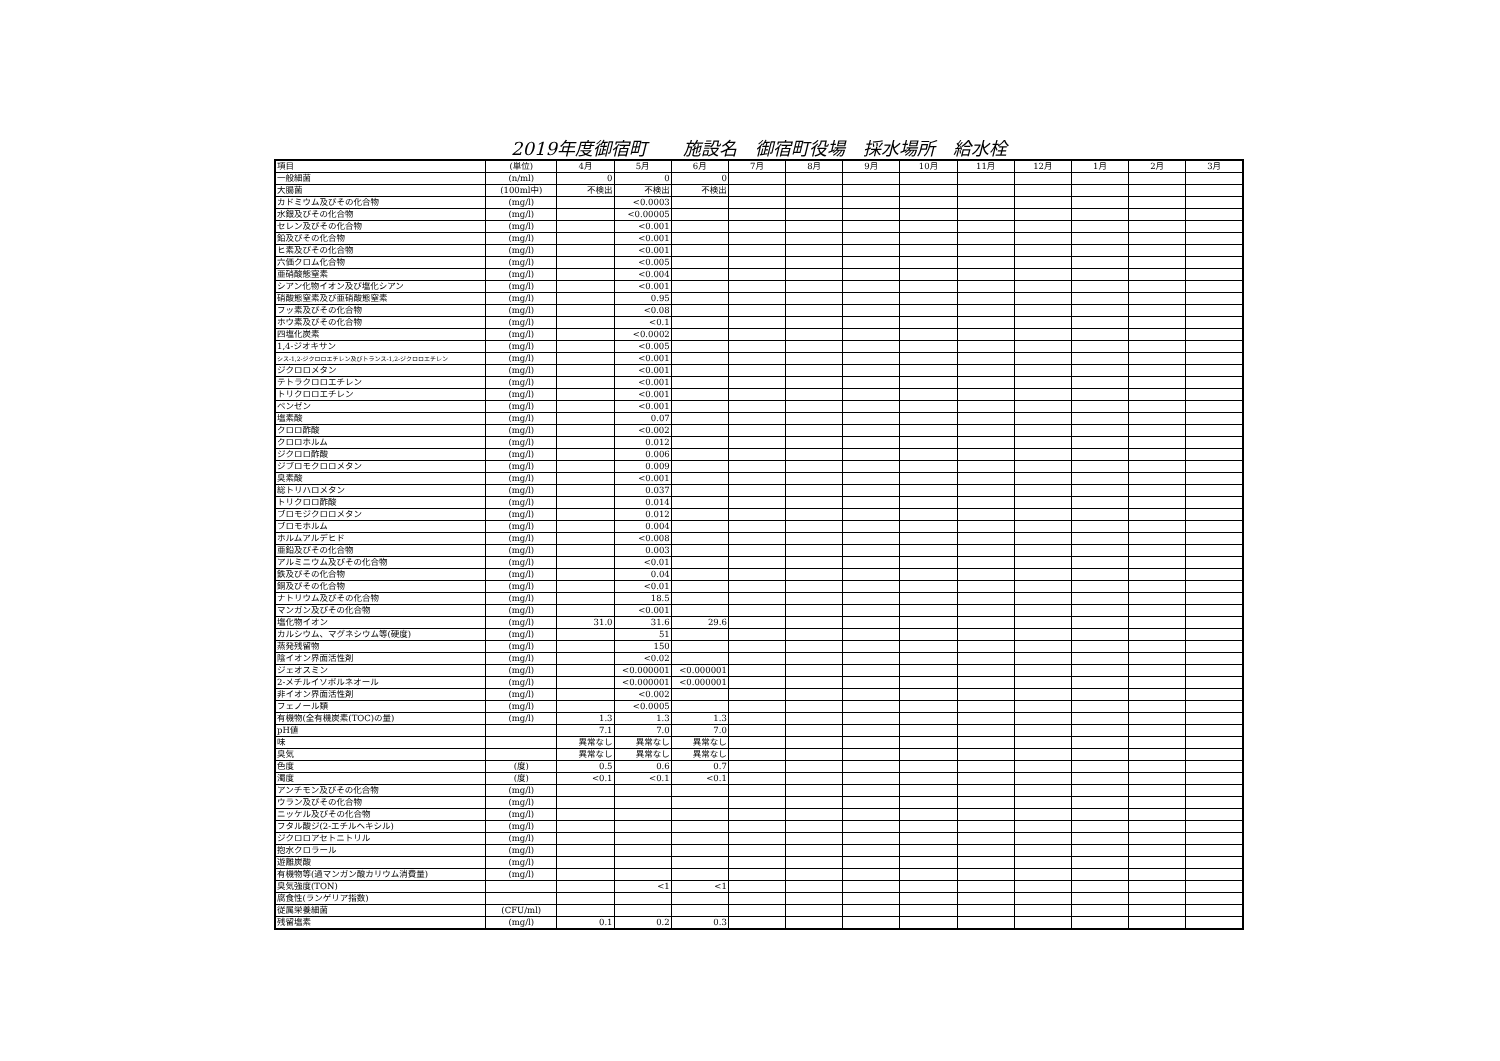2019年度御宿町　　施設名　御宿町役場　採水場所　給水栓
| 項目 | (単位) | 4月 | 5月 | 6月 | 7月 | 8月 | 9月 | 10月 | 11月 | 12月 | 1月 | 2月 | 3月 |
| --- | --- | --- | --- | --- | --- | --- | --- | --- | --- | --- | --- | --- | --- |
| 一般細菌 | (n/ml) | 0 | 0 | 0 | | | | | | | | | |
| 大腸菌 | (100ml中) | 不検出 | 不検出 | 不検出 | | | | | | | | | |
| カドミウム及びその化合物 | (mg/l) | | <0.0003 | | | | | | | | | | |
| 水銀及びその化合物 | (mg/l) | | <0.00005 | | | | | | | | | | |
| セレン及びその化合物 | (mg/l) | | <0.001 | | | | | | | | | | |
| 鉛及びその化合物 | (mg/l) | | <0.001 | | | | | | | | | | |
| ヒ素及びその化合物 | (mg/l) | | <0.001 | | | | | | | | | | |
| 六価クロム化合物 | (mg/l) | | <0.005 | | | | | | | | | | |
| 亜硝酸態窒素 | (mg/l) | | <0.004 | | | | | | | | | | |
| シアン化物イオン及び塩化シアン | (mg/l) | | <0.001 | | | | | | | | | | |
| 硝酸態窒素及び亜硝酸態窒素 | (mg/l) | | 0.95 | | | | | | | | | | |
| フッ素及びその化合物 | (mg/l) | | <0.08 | | | | | | | | | | |
| ホウ素及びその化合物 | (mg/l) | | <0.1 | | | | | | | | | | |
| 四塩化炭素 | (mg/l) | | <0.0002 | | | | | | | | | | |
| 1,4-ジオキサン | (mg/l) | | <0.005 | | | | | | | | | | |
| シス-1,2-ジクロロエチレン及びトランス-1,2-ジクロロエチレン | (mg/l) | | <0.001 | | | | | | | | | | |
| ジクロロメタン | (mg/l) | | <0.001 | | | | | | | | | | |
| テトラクロロエチレン | (mg/l) | | <0.001 | | | | | | | | | | |
| トリクロロエチレン | (mg/l) | | <0.001 | | | | | | | | | | |
| ベンゼン | (mg/l) | | <0.001 | | | | | | | | | | |
| 塩素酸 | (mg/l) | | 0.07 | | | | | | | | | | |
| クロロ酢酸 | (mg/l) | | <0.002 | | | | | | | | | | |
| クロロホルム | (mg/l) | | 0.012 | | | | | | | | | | |
| ジクロロ酢酸 | (mg/l) | | 0.006 | | | | | | | | | | |
| ジブロモクロロメタン | (mg/l) | | 0.009 | | | | | | | | | | |
| 臭素酸 | (mg/l) | | <0.001 | | | | | | | | | | |
| 総トリハロメタン | (mg/l) | | 0.037 | | | | | | | | | | |
| トリクロロ酢酸 | (mg/l) | | 0.014 | | | | | | | | | | |
| ブロモジクロロメタン | (mg/l) | | 0.012 | | | | | | | | | | |
| ブロモホルム | (mg/l) | | 0.004 | | | | | | | | | | |
| ホルムアルデヒド | (mg/l) | | <0.008 | | | | | | | | | | |
| 亜鉛及びその化合物 | (mg/l) | | 0.003 | | | | | | | | | | |
| アルミニウム及びその化合物 | (mg/l) | | <0.01 | | | | | | | | | | |
| 鉄及びその化合物 | (mg/l) | | 0.04 | | | | | | | | | | |
| 銅及びその化合物 | (mg/l) | | <0.01 | | | | | | | | | | |
| ナトリウム及びその化合物 | (mg/l) | | 18.5 | | | | | | | | | | |
| マンガン及びその化合物 | (mg/l) | | <0.001 | | | | | | | | | | |
| 塩化物イオン | (mg/l) | 31.0 | 31.6 | 29.6 | | | | | | | | | |
| カルシウム、マグネシウム等(硬度) | (mg/l) | | 51 | | | | | | | | | | |
| 蒸発残留物 | (mg/l) | | 150 | | | | | | | | | | |
| 陰イオン界面活性剤 | (mg/l) | | <0.02 | | | | | | | | | | |
| ジェオスミン | (mg/l) | | <0.000001 | <0.000001 | | | | | | | | | |
| 2-メチルイソボルネオール | (mg/l) | | <0.000001 | <0.000001 | | | | | | | | | |
| 非イオン界面活性剤 | (mg/l) | | <0.002 | | | | | | | | | | |
| フェノール類 | (mg/l) | | <0.0005 | | | | | | | | | | |
| 有機物(全有機炭素(TOC)の量) | (mg/l) | 1.3 | 1.3 | 1.3 | | | | | | | | | |
| pH値 | | 7.1 | 7.0 | 7.0 | | | | | | | | | |
| 味 | | 異常なし | 異常なし | 異常なし | | | | | | | | | |
| 臭気 | | 異常なし | 異常なし | 異常なし | | | | | | | | | |
| 色度 | (度) | 0.5 | 0.6 | 0.7 | | | | | | | | | |
| 濁度 | (度) | <0.1 | <0.1 | <0.1 | | | | | | | | | |
| アンチモン及びその化合物 | (mg/l) | | | | | | | | | | | | |
| ウラン及びその化合物 | (mg/l) | | | | | | | | | | | | |
| ニッケル及びその化合物 | (mg/l) | | | | | | | | | | | | |
| フタル酸ジ(2-エチルヘキシル) | (mg/l) | | | | | | | | | | | | |
| ジクロロアセトニトリル | (mg/l) | | | | | | | | | | | | |
| 抱水クロラール | (mg/l) | | | | | | | | | | | | |
| 遊離炭酸 | (mg/l) | | | | | | | | | | | | |
| 有機物等(過マンガン酸カリウム消費量) | (mg/l) | | | | | | | | | | | | |
| 臭気強度(TON) | | | <1 | <1 | | | | | | | | | |
| 腐食性(ランゲリア指数) | | | | | | | | | | | | | |
| 従属栄養細菌 | (CFU/ml) | | | | | | | | | | | | |
| 残留塩素 | (mg/l) | 0.1 | 0.2 | 0.3 | | | | | | | | | |